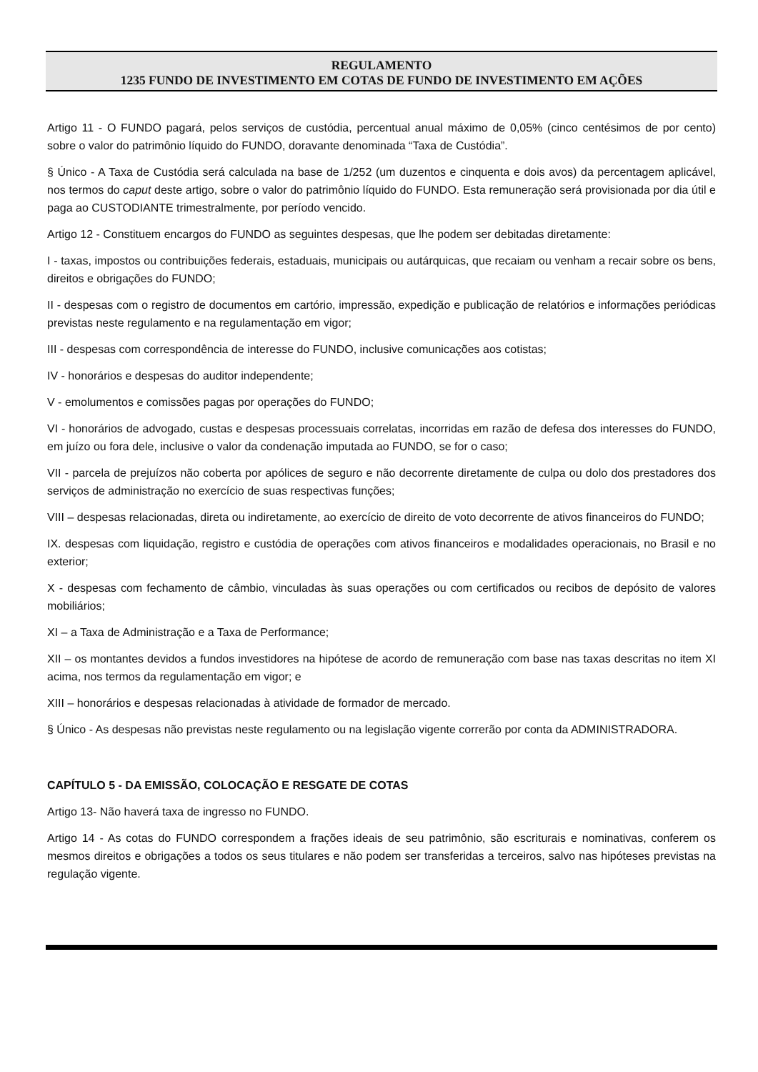REGULAMENTO
1235 FUNDO DE INVESTIMENTO EM COTAS DE FUNDO DE INVESTIMENTO EM AÇÕES
Artigo 11 - O FUNDO pagará, pelos serviços de custódia, percentual anual máximo de 0,05% (cinco centésimos de por cento) sobre o valor do patrimônio líquido do FUNDO, doravante denominada “Taxa de Custódia”.
§ Único - A Taxa de Custódia será calculada na base de 1/252 (um duzentos e cinquenta e dois avos) da percentagem aplicável, nos termos do caput deste artigo, sobre o valor do patrimônio líquido do FUNDO. Esta remuneração será provisionada por dia útil e paga ao CUSTODIANTE trimestralmente, por período vencido.
Artigo 12 - Constituem encargos do FUNDO as seguintes despesas, que lhe podem ser debitadas diretamente:
I - taxas, impostos ou contribuições federais, estaduais, municipais ou autárquicas, que recaiam ou venham a recair sobre os bens, direitos e obrigações do FUNDO;
II - despesas com o registro de documentos em cartório, impressão, expedição e publicação de relatórios e informações periódicas previstas neste regulamento e na regulamentação em vigor;
III - despesas com correspondência de interesse do FUNDO, inclusive comunicações aos cotistas;
IV - honorários e despesas do auditor independente;
V - emolumentos e comissões pagas por operações do FUNDO;
VI - honorários de advogado, custas e despesas processuais correlatas, incorridas em razão de defesa dos interesses do FUNDO, em juízo ou fora dele, inclusive o valor da condenação imputada ao FUNDO, se for o caso;
VII - parcela de prejuízos não coberta por apólices de seguro e não decorrente diretamente de culpa ou dolo dos prestadores dos serviços de administração no exercício de suas respectivas funções;
VIII – despesas relacionadas, direta ou indiretamente, ao exercício de direito de voto decorrente de ativos financeiros do FUNDO;
IX. despesas com liquidação, registro e custódia de operações com ativos financeiros e modalidades operacionais, no Brasil e no exterior;
X - despesas com fechamento de câmbio, vinculadas às suas operações ou com certificados ou recibos de depósito de valores mobiliários;
XI – a Taxa de Administração e a Taxa de Performance;
XII – os montantes devidos a fundos investidores na hipótese de acordo de remuneração com base nas taxas descritas no item XI acima, nos termos da regulamentação em vigor; e
XIII – honorários e despesas relacionadas à atividade de formador de mercado.
§ Único - As despesas não previstas neste regulamento ou na legislação vigente correrão por conta da ADMINISTRADORA.
CAPÍTULO 5 - DA EMISSÃO, COLOCAÇÃO E RESGATE DE COTAS
Artigo 13- Não haverá taxa de ingresso no FUNDO.
Artigo 14 - As cotas do FUNDO correspondem a frações ideais de seu patrimônio, são escriturais e nominativas, conferem os mesmos direitos e obrigações a todos os seus titulares e não podem ser transferidas a terceiros, salvo nas hipóteses previstas na regulação vigente.